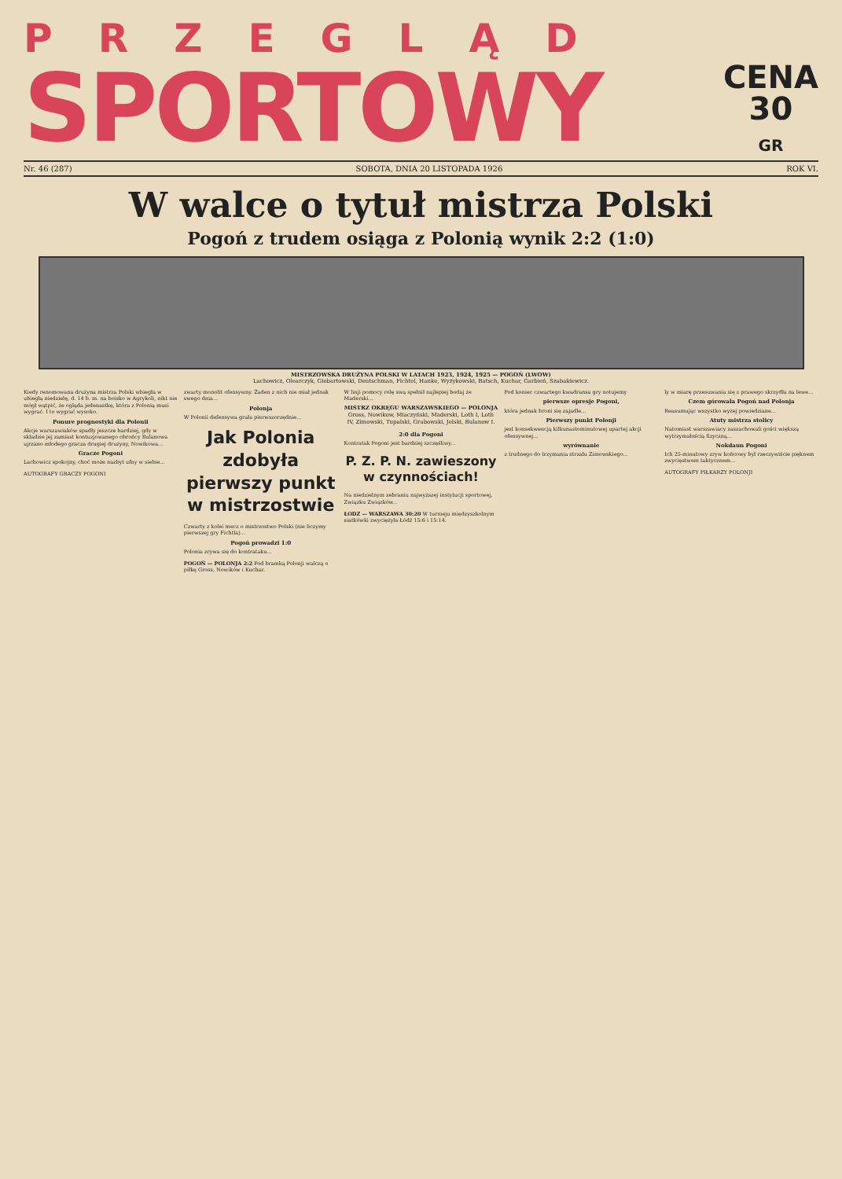PRZEGLĄD
SPORTOWY
CENA
30
GR
Nr. 46 (287) SOBOTA, DNIA 20 LISTOPADA 1926 ROK VI.
W walce o tytuł mistrza Polski
Pogoń z trudem osiąga z Polonią wynik 2:2 (1:0)
MISTRZOWSKA DRUŻYNA POLSKI W LATACH 1923, 1924, 1925 — POGOŃ (LWOW)
Lachowicz, Olearczyk, Giebartowski, Deutschman, Fichtel, Hanke, Wyżykowski, Batsch, Kuchar, Garbień, Szabakiewicz.
Kiedy renomowana drużyna mistrza Polski wbiegła w ubiegłą niedzielę, d. 14 b. m. na boisko w Agrykoli, nikt nie mógł wątpić, że ogląda jedenastkę, która z Polonią musi wygrać. I to wygrać wysoko.
Ponure prognostyki dla Polonii
Akcje warszawiaków spadły jeszcze bardziej, gdy w składzie jej zamiast kontuzjowanego obrońcy Bulanowa ujrzano młodego gracza drugiej drużyny, Nowikowa...
Gracze Pogoni
Lachowicz spokojny, choć może nazbyt ufny w siebie...
AUTOGRAFY GRACZY POGONI
zwarty monolit ofensywny. Żaden z nich nie miał jednak swego dnia...
Polonja
W Polonii defensywa grała pierwszorzędnie...
Jak Polonia zdobyła pierwszy punkt w mistrzostwie
Czwarty z kolei mecz o mistrzostwo Polski (nie liczymy pierwszej gry Fichtla)...
Pogoń prowadzi 1:0
Polonia zrywa się do kontrataku...
POGOŃ — POLONJA 2:2 Pod bramką Polonji walczą o piłkę Gross, Nowików i Kuchar.
W linji pomocy rolę swą spełnił najlepiej bodaj że Maderski...
MISTRZ OKRĘGU WARSZAWSKIEGO — POLONJA
Gross, Nowikow, Miaczyński, Maderski, Loth I, Loth IV, Zimowski, Tupalski, Grabowski, Jelski, Bulanow I.
2:0 dla Pogoni
Kontratak Pogoni jest bardziej szczęśliwy...
P. Z. P. N. zawieszony w czynnościach!
Na niedzielnym zebraniu najwyższej instytucji sportowej, Związku Związków...
ŁODZ — WARSZAWA 30:20 W turnieju międzyszkolnym siatkówki zwyciężyła Łódź 15:6 i 15:14.
Pod koniec czwartego kwadransa gry notujemy
pierwsze opresje Pogoni,
która jednak broni się zajadle...
Pierwszy punkt Polonji
jest konsekwencją kilkunastominutowej upartej akcji ofensywnej...
wyrównanie
z trudnego do trzymania strzału Zimowskiego...
ly w miarę przesuwania się z prawego skrzydła na lewe...
Czem górowała Pogoń nad Polonja
Reasumując wszystko wyżej powiedziane...
Atuty mistrza stolicy
Natomiast warszawiacy zaszachowali gości większą wytrzymałością fizyczną...
Nokdaun Pogoni
Ich 25-minutowy zryw końcowy był rzeczywiście pięknem zwycięstwem taktycznem...
AUTOGRAFY PIŁKARZY POLONJI